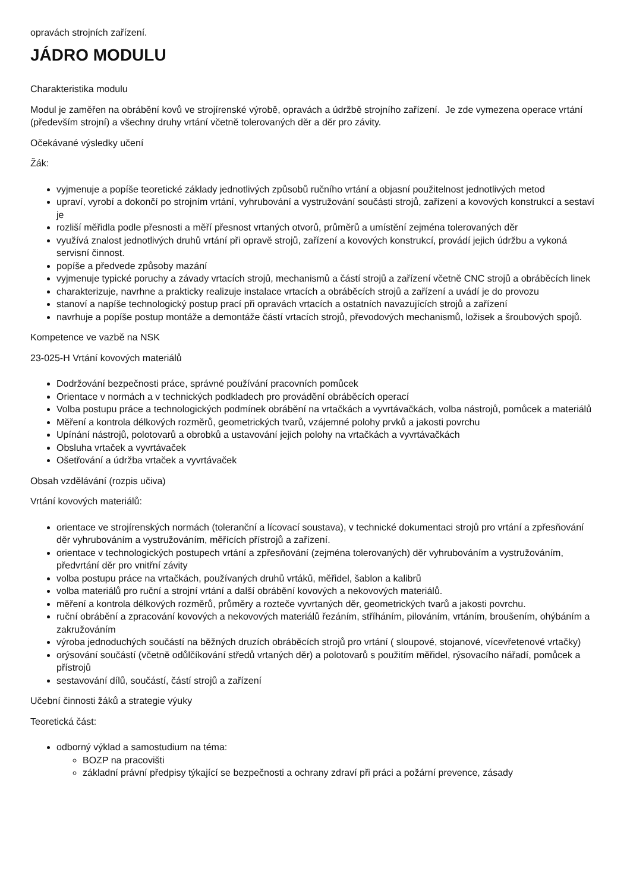opravách strojních zařízení.
JÁDRO MODULU
Charakteristika modulu
Modul je zaměřen na obrábění kovů ve strojírenské výrobě, opravách a údržbě strojního zařízení. Je zde vymezena operace vrtání (především strojní) a všechny druhy vrtání včetně tolerovaných děr a děr pro závity.
Očekávané výsledky učení
Žák:
vyjmenuje a popíše teoretické základy jednotlivých způsobů ručního vrtání a objasní použitelnost jednotlivých metod
upraví, vyrobí a dokončí po strojním vrtání, vyhrubování a vystružování součásti strojů, zařízení a kovových konstrukcí a sestaví je
rozliší měřidla podle přesnosti a měří přesnost vrtaných otvorů, průměrů a umístění zejména tolerovaných děr
využívá znalost jednotlivých druhů vrtání při opravě strojů, zařízení a kovových konstrukcí, provádí jejich údržbu a vykoná servisní činnost.
popíše a předvede způsoby mazání
vyjmenuje typické poruchy a závady vrtacích strojů, mechanismů a částí strojů a zařízení včetně CNC strojů a obráběcích linek
charakterizuje, navrhne a prakticky realizuje instalace vrtacích a obráběcích strojů a zařízení a uvádí je do provozu
stanoví a napíše technologický postup prací při opravách vrtacích a ostatních navazujících strojů a zařízení
navrhuje a popíše postup montáže a demontáže částí vrtacích strojů, převodových mechanismů, ložisek a šroubových spojů.
Kompetence ve vazbě na NSK
23-025-H Vrtání kovových materiálů
Dodržování bezpečnosti práce, správné používání pracovních pomůcek
Orientace v normách a v technických podkladech pro provádění obráběcích operací
Volba postupu práce a technologických podmínek obrábění na vrtačkách a vyvrtávačkách, volba nástrojů, pomůcek a materiálů
Měření a kontrola délkových rozměrů, geometrických tvarů, vzájemné polohy prvků a jakosti povrchu
Upínání nástrojů, polotovarů a obrobků a ustavování jejich polohy na vrtačkách a vyvrtávačkách
Obsluha vrtaček a vyvrtávaček
Ošetřování a údržba vrtaček a vyvrtávaček
Obsah vzdělávání (rozpis učiva)
Vrtání kovových materiálů:
orientace ve strojírenských normách (toleranční a lícovací soustava), v technické dokumentaci strojů pro vrtání a zpřesňování děr vyhrubováním a vystružováním, měřících přístrojů a zařízení.
orientace v technologických postupech vrtání a zpřesňování (zejména tolerovaných) děr vyhrubováním a vystružováním, předvrtání děr pro vnitřní závity
volba postupu práce na vrtačkách, používaných druhů vrtáků, měřidel, šablon a kalibrů
volba materiálů pro ruční a strojní vrtání a další obrábění kovových a nekovových materiálů.
měření a kontrola délkových rozměrů, průměry a rozteče vyvrtaných děr, geometrických tvarů a jakosti povrchu.
ruční obrábění a zpracování kovových a nekovových materiálů řezáním, stříháním, pilováním, vrtáním, broušením, ohýbáním a zakružováním
výroba jednoduchých součástí na běžných druzích obráběcích strojů pro vrtání ( sloupové, stojanové, vícevřetenové vrtačky)
orýsování součástí (včetně odůlčíkování středů vrtaných děr) a polotovarů s použitím měřidel, rýsovacího nářadí, pomůcek a přístrojů
sestavování dílů, součástí, částí strojů a zařízení
Učební činnosti žáků a strategie výuky
Teoretická část:
odborný výklad a samostudium na téma:
BOZP na pracovišti
základní právní předpisy týkající se bezpečnosti a ochrany zdraví při práci a požární prevence, zásady